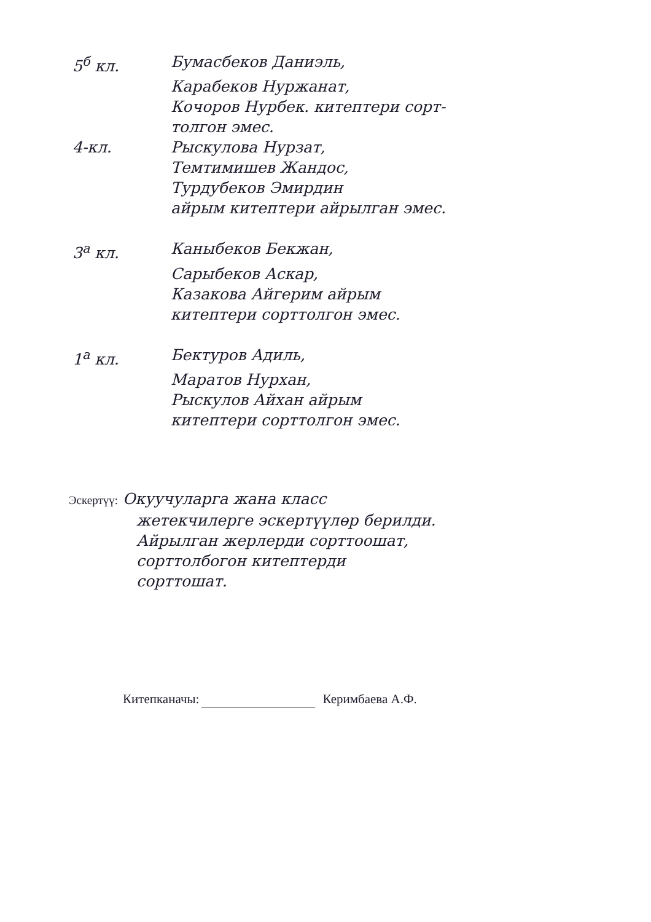5<sup>б</sup> кл. Бумасбеков Даниэль,
Карабеков Нуржанат,
Кочоров Нурбек. китептери сорт-
толгон эмес.
4-кл. Рыскулова Нурзат,
Темтимишев Жандос,
Турдубеков Эмирдин
айрым китептери айрылган эмес.
3<sup>а</sup> кл. Каныбеков Бекжан,
Сарыбеков Аскар,
Казакова Айгерим айрым
китептери сорттолгон эмес.
1<sup>а</sup> кл. Бектуров Адиль,
Маратов Нурхан,
Рыскулов Айхан айрым
китептери сорттолгон эмес.
Эскертүү: Окуучуларга жана класс
жетекчилерге эскертүүлөр берилди.
Айрылган жерлерди сорттоошат,
сорттолбогон китептерди
сорттошат.
Китепканачы: Керимбаева А.Ф.